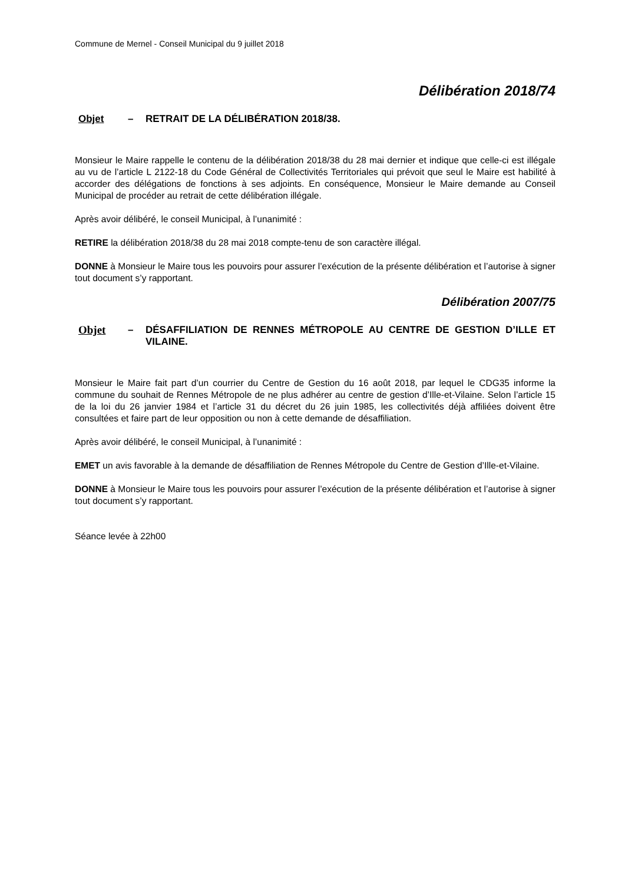Commune de Mernel - Conseil Municipal du 9 juillet 2018
Délibération 2018/74
Objet – RETRAIT DE LA DÉLIBÉRATION 2018/38.
Monsieur le Maire rappelle le contenu de la délibération 2018/38 du 28 mai dernier et indique que celle-ci est illégale au vu de l’article L 2122-18 du Code Général de Collectivités Territoriales qui prévoit que seul le Maire est habilité à accorder des délégations de fonctions à ses adjoints. En conséquence, Monsieur le Maire demande au Conseil Municipal de procéder au retrait de cette délibération illégale.
Après avoir délibéré, le conseil Municipal, à l’unanimité :
RETIRE la délibération 2018/38 du 28 mai 2018 compte-tenu de son caractère illégal.
DONNE à Monsieur le Maire tous les pouvoirs pour assurer l’exécution de la présente délibération et l’autorise à signer tout document s’y rapportant.
Délibération 2007/75
Objet – DÉSAFFILIATION DE RENNES MÉTROPOLE AU CENTRE DE GESTION D’ILLE ET VILAINE.
Monsieur le Maire fait part d’un courrier du Centre de Gestion du 16 août 2018, par lequel le CDG35 informe la commune du souhait de Rennes Métropole de ne plus adhérer au centre de gestion d’Ille-et-Vilaine. Selon l’article 15 de la loi du 26 janvier 1984 et l’article 31 du décret du 26 juin 1985, les collectivités déjà affiliées doivent être consultées et faire part de leur opposition ou non à cette demande de désaffiliation.
Après avoir délibéré, le conseil Municipal, à l’unanimité :
EMET un avis favorable à la demande de désaffiliation de Rennes Métropole du Centre de Gestion d’Ille-et-Vilaine.
DONNE à Monsieur le Maire tous les pouvoirs pour assurer l’exécution de la présente délibération et l’autorise à signer tout document s’y rapportant.
Séance levée à 22h00